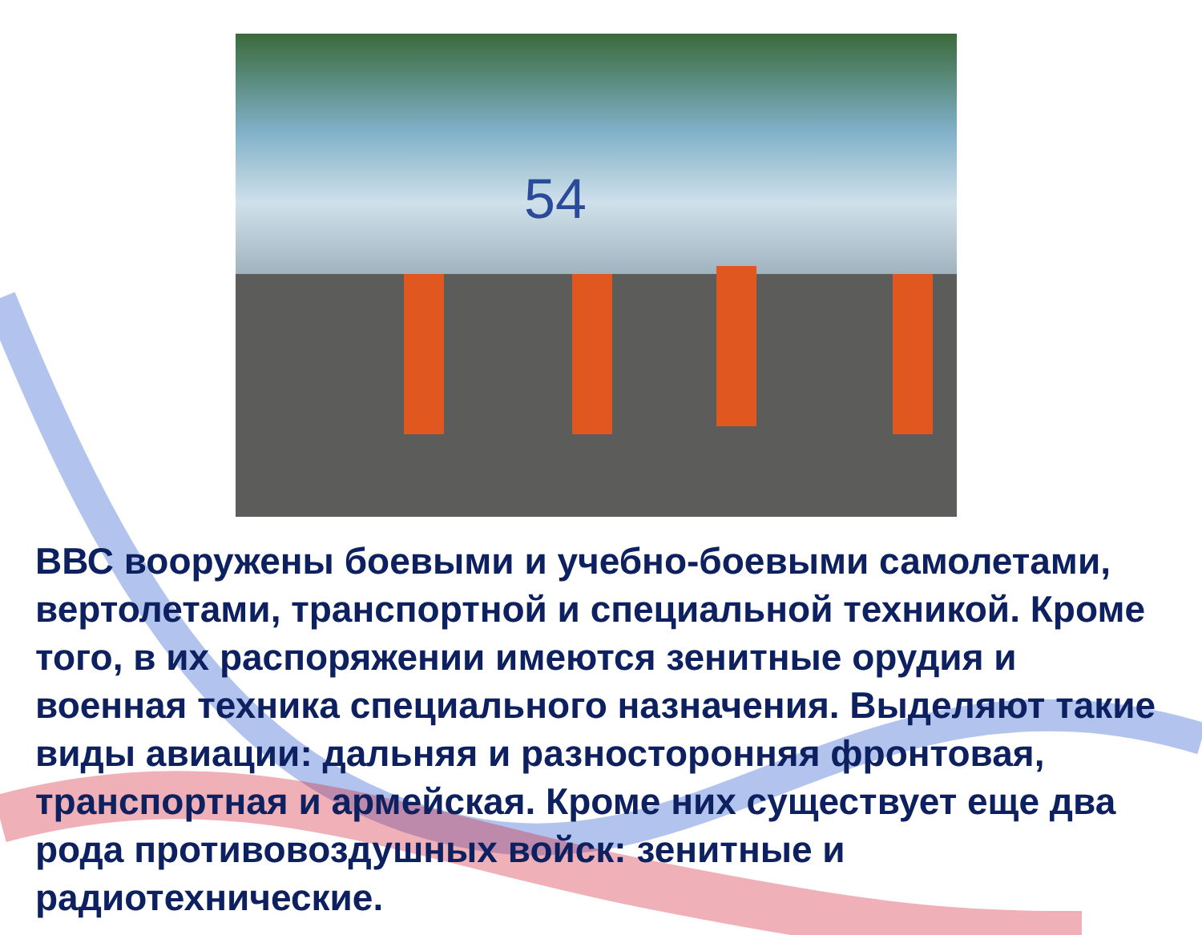54
ВВС вооружены боевыми и учебно-боевыми самолетами, вертолетами, транспортной и специальной техникой. Кроме того, в их распоряжении имеются зенитные орудия и военная техника специального назначения. Выделяют такие виды авиации: дальняя и разносторонняя фронтовая, транспортная и армейская. Кроме них существует еще два рода противовоздушных войск: зенитные и радиотехнические.